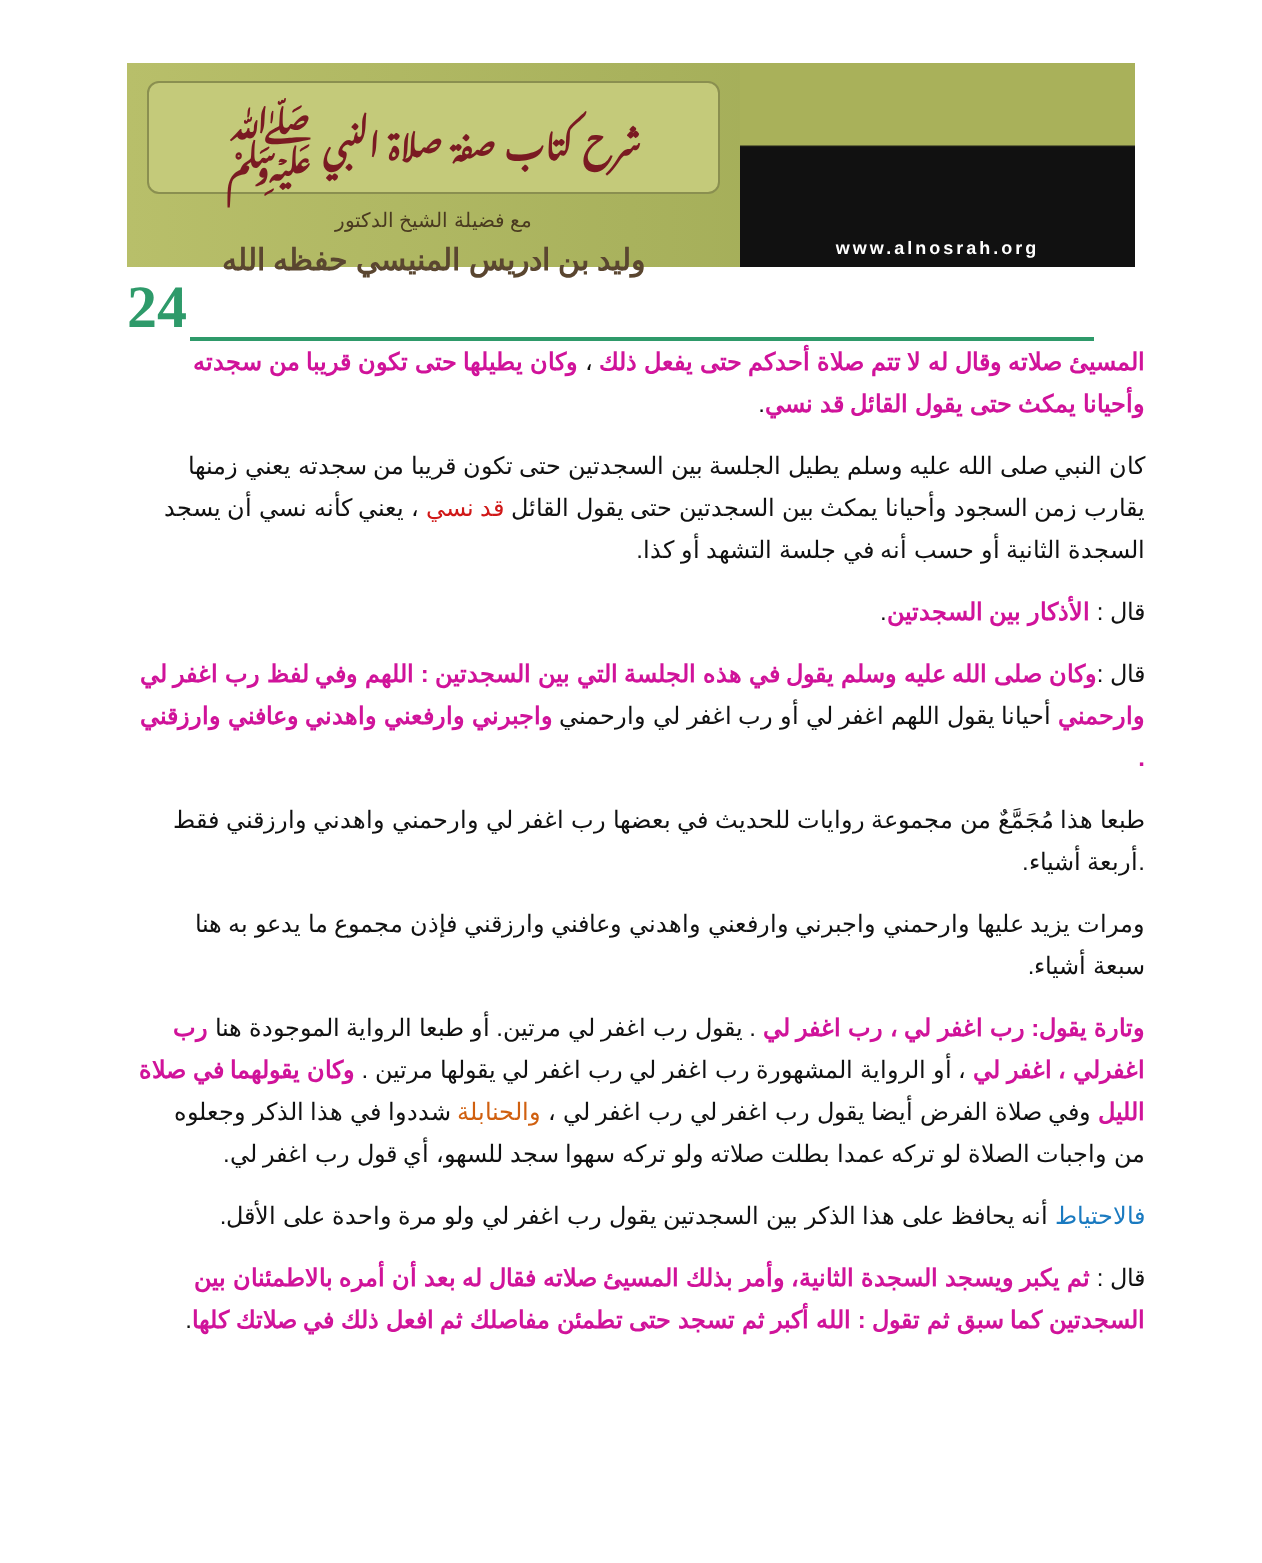شرح كتاب صفة صلاة النبي ﷺ
مع فضيلة الشيخ الدكتور
وليد بن ادريس المنيسي حفظه الله
www.alnosrah.org
24
المسيئ صلاته وقال له لا تتم صلاة أحدكم حتى يفعل ذلك ، وكان يطيلها حتى تكون قريبا من سجدته وأحيانا يمكث حتى يقول القائل قد نسي.
كان النبي صلى الله عليه وسلم يطيل الجلسة بين السجدتين حتى تكون قريبا من سجدته يعني زمنها يقارب زمن السجود وأحيانا يمكث بين السجدتين حتى يقول القائل قد نسي ، يعني كأنه نسي أن يسجد السجدة الثانية أو حسب أنه في جلسة التشهد أو كذا.
قال : الأذكار بين السجدتين.
قال :وكان صلى الله عليه وسلم يقول في هذه الجلسة التي بين السجدتين : اللهم وفي لفظ رب اغفر لي وارحمني أحيانا يقول اللهم اغفر لي أو رب اغفر لي وارحمني واجبرني وارفعني واهدني وعافني وارزقني .
طبعا هذا مُجَمَّعٌ من مجموعة روايات للحديث في بعضها رب اغفر لي وارحمني واهدني وارزقني فقط .أربعة أشياء.
ومرات يزيد عليها وارحمني واجبرني وارفعني واهدني وعافني وارزقني فإذن مجموع ما يدعو به هنا سبعة أشياء.
وتارة يقول: رب اغفر لي ، رب اغفر لي . يقول رب اغفر لي مرتين. أو طبعا الرواية الموجودة هنا رب اغفرلي ، اغفر لي ، أو الرواية المشهورة رب اغفر لي رب اغفر لي يقولها مرتين . وكان يقولهما في صلاة الليل وفي صلاة الفرض أيضا يقول رب اغفر لي رب اغفر لي ، والحنابلة شددوا في هذا الذكر وجعلوه من واجبات الصلاة لو تركه عمدا بطلت صلاته ولو تركه سهوا سجد للسهو، أي قول رب اغفر لي.
فالاحتياط أنه يحافظ على هذا الذكر بين السجدتين يقول رب اغفر لي ولو مرة واحدة على الأقل.
قال : ثم يكبر ويسجد السجدة الثانية، وأمر بذلك المسيئ صلاته فقال له بعد أن أمره بالاطمئنان بين السجدتين كما سبق ثم تقول : الله أكبر ثم تسجد حتى تطمئن مفاصلك ثم افعل ذلك في صلاتك كلها.